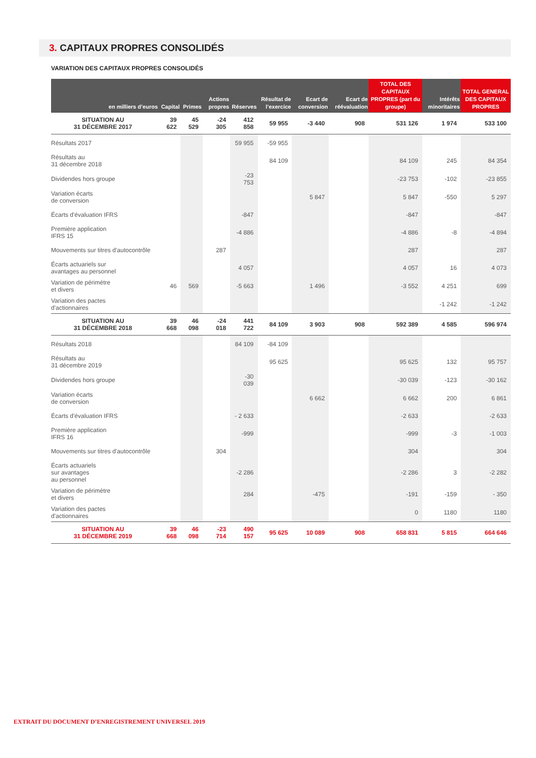3. CAPITAUX PROPRES CONSOLIDÉS
VARIATION DES CAPITAUX PROPRES CONSOLIDÉS
| en milliers d’euros | Capital | Primes | Actions propres | Réserves | Résultat de l’exercice | Ecart de conversion | Ecart de réévaluation | TOTAL DES CAPITAUX PROPRES (part du groupe) | Intérêts minoritaires | TOTAL GENERAL DES CAPITAUX PROPRES |
| --- | --- | --- | --- | --- | --- | --- | --- | --- | --- | --- |
| SITUATION AU 31 DÉCEMBRE 2017 | 39 622 | 45 529 | -24 305 | 412 858 | 59 955 | -3 440 | 908 | 531 126 | 1 974 | 533 100 |
| Résultats 2017 | | | | 59 955 | -59 955 | | | | | |
| Résultats au 31 décembre 2018 | | | | | 84 109 | | | 84 109 | 245 | 84 354 |
| Dividendes hors groupe | | | | -23 753 | | | | -23 753 | -102 | -23 855 |
| Variation écarts de conversion | | | | | | 5 847 | | 5 847 | -550 | 5 297 |
| Écarts d'évaluation IFRS | | | | -847 | | | | -847 | | -847 |
| Première application IFRS 15 | | | | -4 886 | | | | -4 886 | -8 | -4 894 |
| Mouvements sur titres d'autocontrôle | | | 287 | | | | | 287 | | 287 |
| Écarts actuariels sur avantages au personnel | | | | 4 057 | | | | 4 057 | 16 | 4 073 |
| Variation de périmètre et divers | 46 | 569 | | -5 663 | | 1 496 | | -3 552 | 4 251 | 699 |
| Variation des pactes d'actionnaires | | | | | | | | | -1 242 | -1 242 |
| SITUATION AU 31 DÉCEMBRE 2018 | 39 668 | 46 098 | -24 018 | 441 722 | 84 109 | 3 903 | 908 | 592 389 | 4 585 | 596 974 |
| Résultats 2018 | | | | 84 109 | -84 109 | | | | | |
| Résultats au 31 décembre 2019 | | | | | 95 625 | | | 95 625 | 132 | 95 757 |
| Dividendes hors groupe | | | | -30 039 | | | | -30 039 | -123 | -30 162 |
| Variation écarts de conversion | | | | | | 6 662 | | 6 662 | 200 | 6 861 |
| Écarts d'évaluation IFRS | | | | - 2 633 | | | | -2 633 | | -2 633 |
| Première application IFRS 16 | | | | -999 | | | | -999 | -3 | -1 003 |
| Mouvements sur titres d'autocontrôle | | | 304 | | | | | 304 | | 304 |
| Écarts actuariels sur avantages au personnel | | | | -2 286 | | | | -2 286 | 3 | -2 282 |
| Variation de périmètre et divers | | | | 284 | | -475 | | -191 | -159 | - 350 |
| Variation des pactes d'actionnaires | | | | | | | | 0 | 1180 | 1180 |
| SITUATION AU 31 DÉCEMBRE 2019 | 39 668 | 46 098 | -23 714 | 490 157 | 95 625 | 10 089 | 908 | 658 831 | 5 815 | 664 646 |
EXTRAIT DU DOCUMENT D’ENREGISTREMENT UNIVERSEL 2019